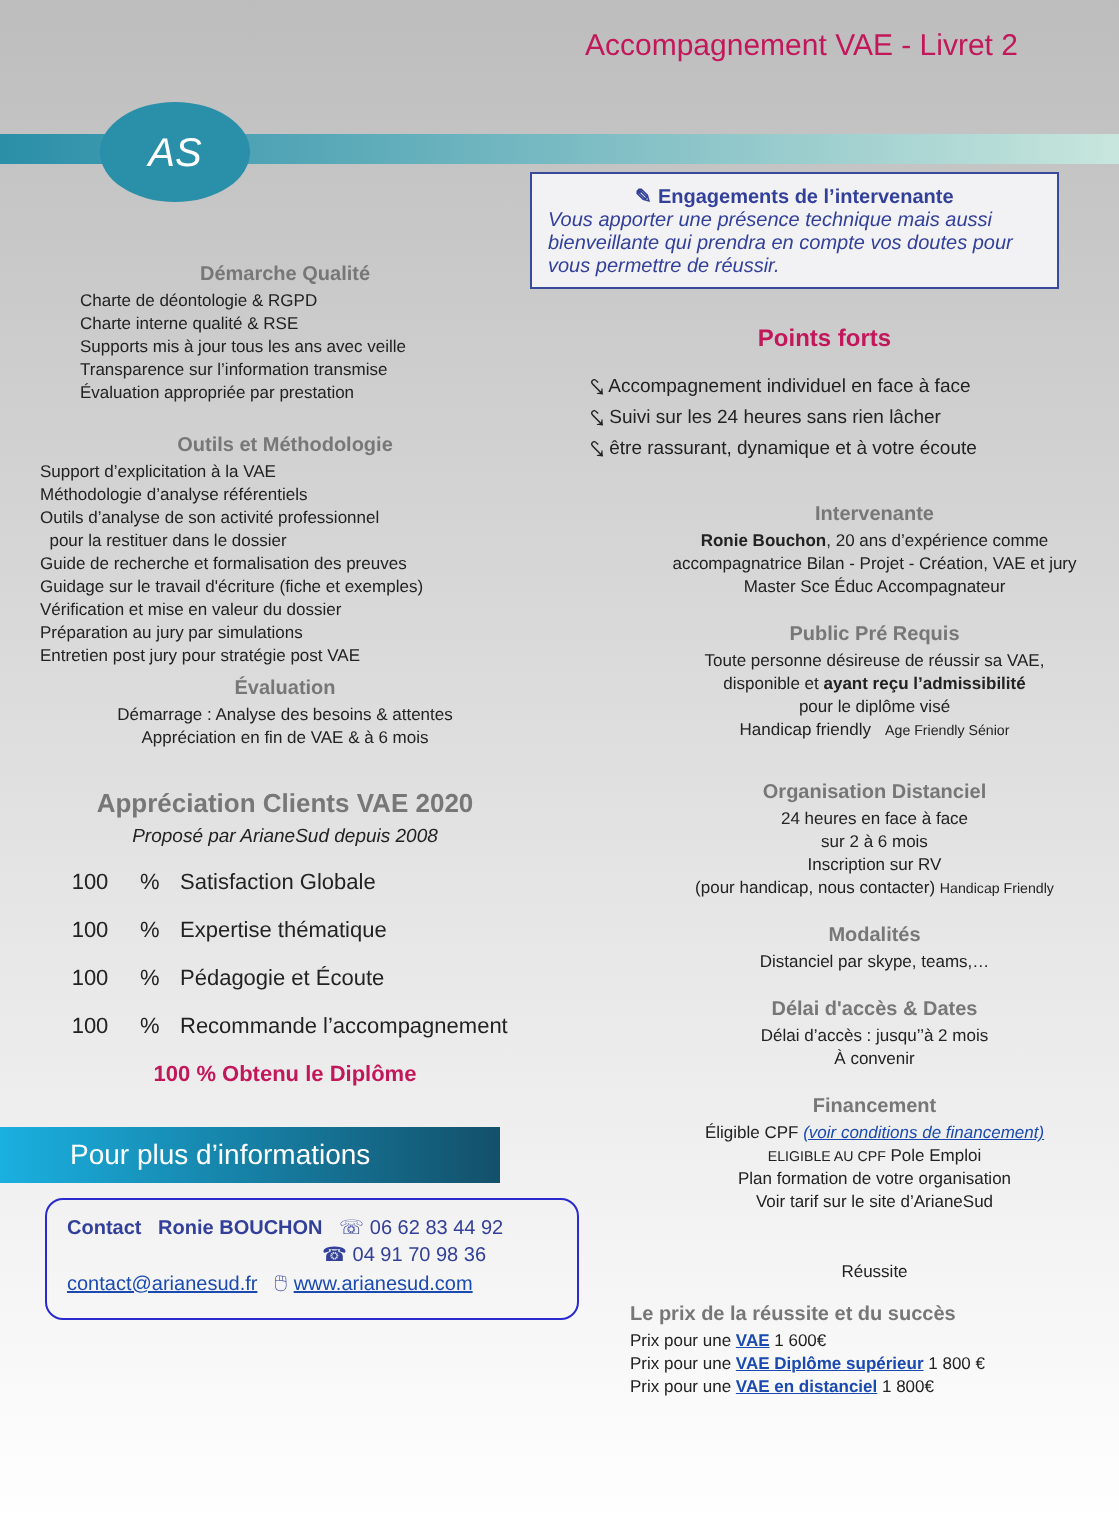Accompagnement VAE - Livret 2
AS
Démarche Qualité
Charte de déontologie & RGPD
Charte interne qualité & RSE
Supports mis à jour tous les ans avec veille
Transparence sur l’information transmise
Évaluation appropriée par prestation
Outils et Méthodologie
Support d’explicitation à la VAE
Méthodologie d’analyse référentiels
Outils d’analyse de son activité professionnel
pour la restituer dans le dossier
Guide de recherche et formalisation des preuves
Guidage sur le travail d'écriture (fiche et exemples)
Vérification et mise en valeur du dossier
Préparation au jury par simulations
Entretien post jury pour stratégie post VAE
Évaluation
Démarrage : Analyse des besoins & attentes
Appréciation en fin de VAE & à 6 mois
Appréciation Clients VAE 2020
Proposé par ArianeSud depuis 2008
100% Satisfaction Globale
100% Expertise thématique
100% Pédagogie et Écoute
100% Recommande l’accompagnement
100 % Obtenu le Diplôme
Pour plus d’informations
Contact Ronie BOUCHON ☏ 06 62 83 44 92
☎ 04 91 70 98 36
contact@arianesud.fr 🖱 www.arianesud.com
✎ Engagements de l’intervenante
Vous apporter une présence technique mais aussi bienveillante qui prendra en compte vos doutes pour vous permettre de réussir.
Points forts
⤥ Accompagnement individuel en face à face
⤥ Suivi sur les 24 heures sans rien lâcher
⤥ être rassurant, dynamique et à votre écoute
Intervenante
Ronie Bouchon, 20 ans d’expérience comme
accompagnatrice Bilan - Projet - Création, VAE et jury
Master Sce Éduc Accompagnateur
Public Pré Requis
Toute personne désireuse de réussir sa VAE,
disponible et ayant reçu l’admissibilité
pour le diplôme visé
Handicap friendly Age Friendly Sénior
Organisation Distanciel
24 heures en face à face
sur 2 à 6 mois
Inscription sur RV
(pour handicap, nous contacter) Handicap Friendly
Modalités
Distanciel par skype, teams,…
Délai d'accès & Dates
Délai d’accès : jusqu’’à 2 mois
À convenir
Financement
Éligible CPF (voir conditions de financement)
ELIGIBLE AU CPF Pole Emploi
Plan formation de votre organisation
Voir tarif sur le site d’ArianeSud
Réussite
Le prix de la réussite et du succès
Prix pour une VAE 1 600€
Prix pour une VAE Diplôme supérieur 1 800 €
Prix pour une VAE en distanciel 1 800€